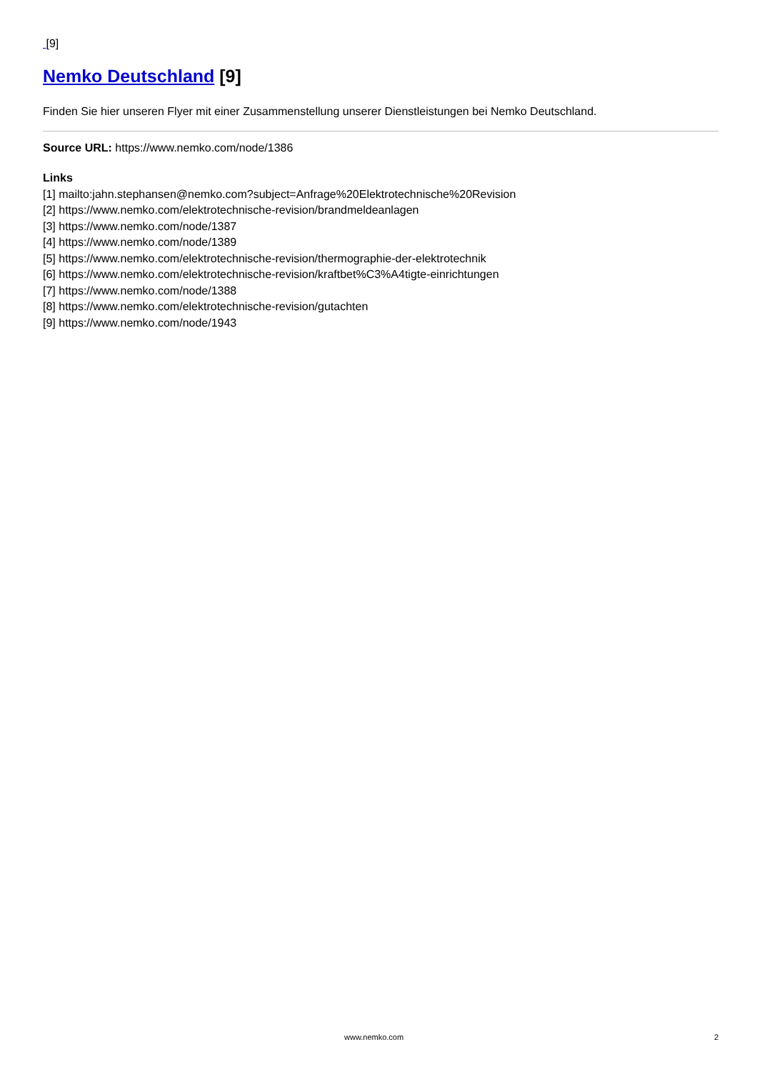[9]
Nemko Deutschland [9]
Finden Sie hier unseren Flyer mit einer Zusammenstellung unserer Dienstleistungen bei Nemko Deutschland.
Source URL: https://www.nemko.com/node/1386
Links
[1] mailto:jahn.stephansen@nemko.com?subject=Anfrage%20Elektrotechnische%20Revision
[2] https://www.nemko.com/elektrotechnische-revision/brandmeldeanlagen
[3] https://www.nemko.com/node/1387
[4] https://www.nemko.com/node/1389
[5] https://www.nemko.com/elektrotechnische-revision/thermographie-der-elektrotechnik
[6] https://www.nemko.com/elektrotechnische-revision/kraftbet%C3%A4tigte-einrichtungen
[7] https://www.nemko.com/node/1388
[8] https://www.nemko.com/elektrotechnische-revision/gutachten
[9] https://www.nemko.com/node/1943
www.nemko.com 2